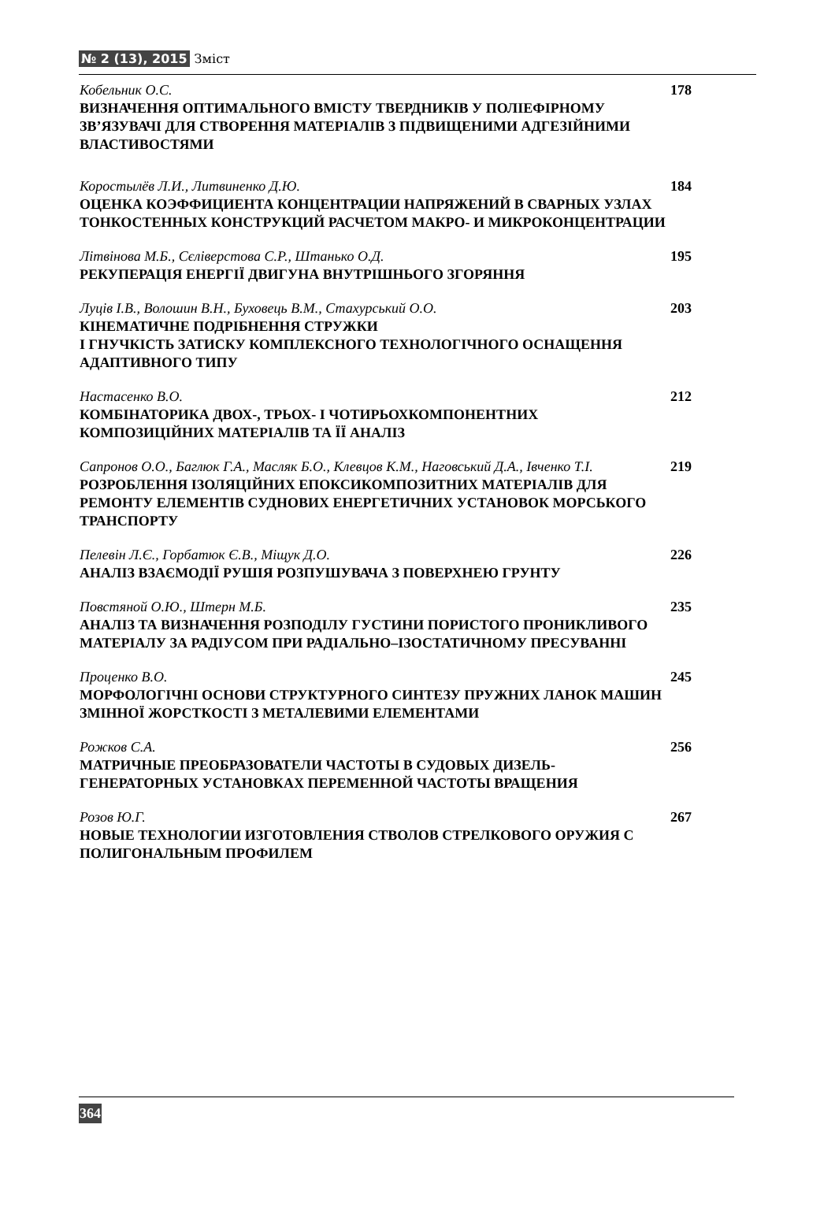№ 2 (13), 2015 Зміст
Кобельник О.С.
ВИЗНАЧЕННЯ ОПТИМАЛЬНОГО ВМІСТУ ТВЕРДНИКІВ У ПОЛІЕФІРНОМУ ЗВ’ЯЗУВАЧІ ДЛЯ СТВОРЕННЯ МАТЕРІАЛІВ З ПІДВИЩЕНИМИ АДГЕЗІЙНИМИ ВЛАСТИВОСТЯМИ
178
Коростылёв Л.И., Литвиненко Д.Ю.
ОЦЕНКА КОЭФФИЦИЕНТА КОНЦЕНТРАЦИИ НАПРЯЖЕНИЙ В СВАРНЫХ УЗЛАХ ТОНКОСТЕННЫХ КОНСТРУКЦИЙ РАСЧЕТОМ МАКРО- И МИКРОКОНЦЕНТРАЦИИ
184
Літвінова М.Б., Сєліверстова С.Р., Штанько О.Д.
РЕКУПЕРАЦІЯ ЕНЕРГІЇ ДВИГУНА ВНУТРІШНЬОГО ЗГОРЯННЯ
195
Луців І.В., Волошин В.Н., Буховець В.М., Стахурський О.О.
КІНЕМАТИЧНЕ ПОДРІБНЕННЯ СТРУЖКИ
І ГНУЧКІСТЬ ЗАТИСКУ КОМПЛЕКСНОГО ТЕХНОЛОГІЧНОГО ОСНАЩЕННЯ АДАПТИВНОГО ТИПУ
203
Настасенко В.О.
КОМБІНАТОРИКА ДВОХ-, ТРЬОХ- І ЧОТИРЬОХКОМПОНЕНТНИХ КОМПОЗИЦІЙНИХ МАТЕРІАЛІВ ТА ЇЇ АНАЛІЗ
212
Сапронов О.О., Баглюк Г.А., Масляк Б.О., Клевцов К.М., Наговський Д.А., Івченко Т.І.
РОЗРОБЛЕННЯ ІЗОЛЯЦІЙНИХ ЕПОКСИКОМПОЗИТНИХ МАТЕРІАЛІВ ДЛЯ РЕМОНТУ ЕЛЕМЕНТІВ СУДНОВИХ ЕНЕРГЕТИЧНИХ УСТАНОВОК МОРСЬКОГО ТРАНСПОРТУ
219
Пелевін Л.Є., Горбатюк Є.В., Міщук Д.О.
АНАЛІЗ ВЗАЄМОДІЇ РУШІЯ РОЗПУШУВАЧА З ПОВЕРХНЕЮ ГРУНТУ
226
Повстяной О.Ю., Штерн М.Б.
АНАЛІЗ ТА ВИЗНАЧЕННЯ РОЗПОДІЛУ ГУСТИНИ ПОРИСТОГО ПРОНИКЛИВОГО МАТЕРІАЛУ ЗА РАДІУСОМ ПРИ РАДІАЛЬНО–ІЗОСТАТИЧНОМУ ПРЕСУВАННІ
235
Проценко В.О.
МОРФОЛОГІЧНІ ОСНОВИ СТРУКТУРНОГО СИНТЕЗУ ПРУЖНИХ ЛАНОК МАШИН ЗМІННОЇ ЖОРСТКОСТІ З МЕТАЛЕВИМИ ЕЛЕМЕНТАМИ
245
Рожков С.А.
МАТРИЧНЫЕ ПРЕОБРАЗОВАТЕЛИ ЧАСТОТЫ В СУДОВЫХ ДИЗЕЛЬ-ГЕНЕРАТОРНЫХ УСТАНОВКАХ ПЕРЕМЕННОЙ ЧАСТОТЫ ВРАЩЕНИЯ
256
Розов Ю.Г.
НОВЫЕ ТЕХНОЛОГИИ ИЗГОТОВЛЕНИЯ СТВОЛОВ СТРЕЛКОВОГО ОРУЖИЯ С ПОЛИГОНАЛЬНЫМ ПРОФИЛЕМ
267
364